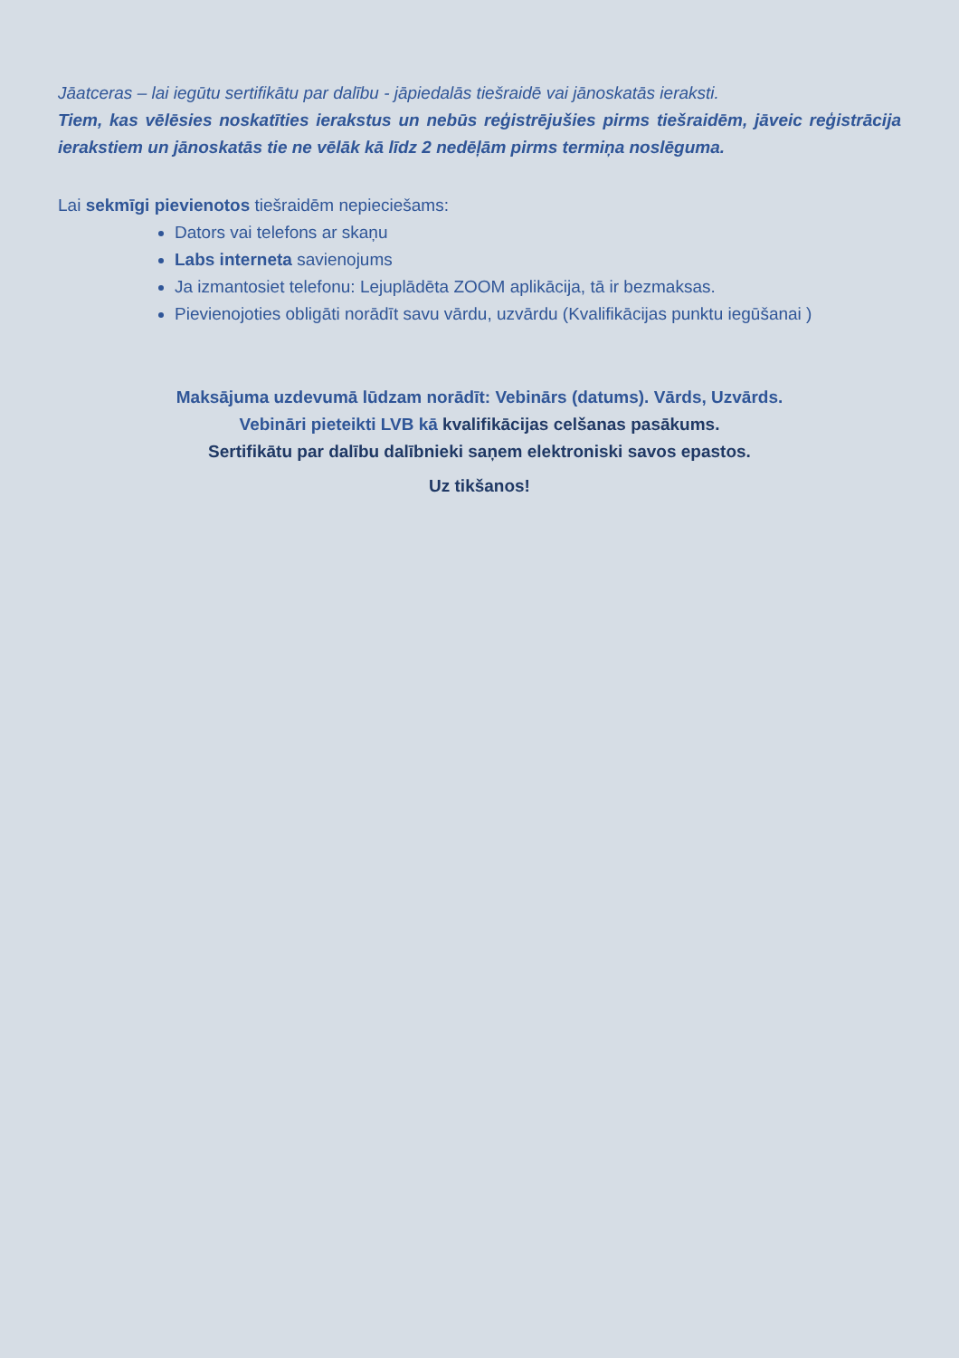Jāatceras – lai iegūtu sertifikātu par dalību - jāpiedalās tiešraidē vai jānoskatās ieraksti.
Tiem, kas vēlēsies noskatīties ierakstus un nebūs reģistrējušies pirms tiešraidēm, jāveic reģistrācija ierakstiem un jānoskatās tie ne vēlāk kā līdz 2 nedēļām pirms termiņa noslēguma.
Lai sekmīgi pievienotos tiešraidēm nepieciešams:
Dators vai telefons ar skaņu
Labs interneta savienojums
Ja izmantosiet telefonu: Lejuplādēta ZOOM aplikācija, tā ir bezmaksas.
Pievienojoties obligāti norādīt savu vārdu, uzvārdu (Kvalifikācijas punktu iegūšanai )
Maksājuma uzdevumā lūdzam norādīt: Vebinārs (datums). Vārds, Uzvārds.
Vebināri pieteikti LVB kā kvalifikācijas celšanas pasākums.
Sertifikātu par dalību dalībnieki saņem elektroniski savos epastos.
Uz tikšanos!